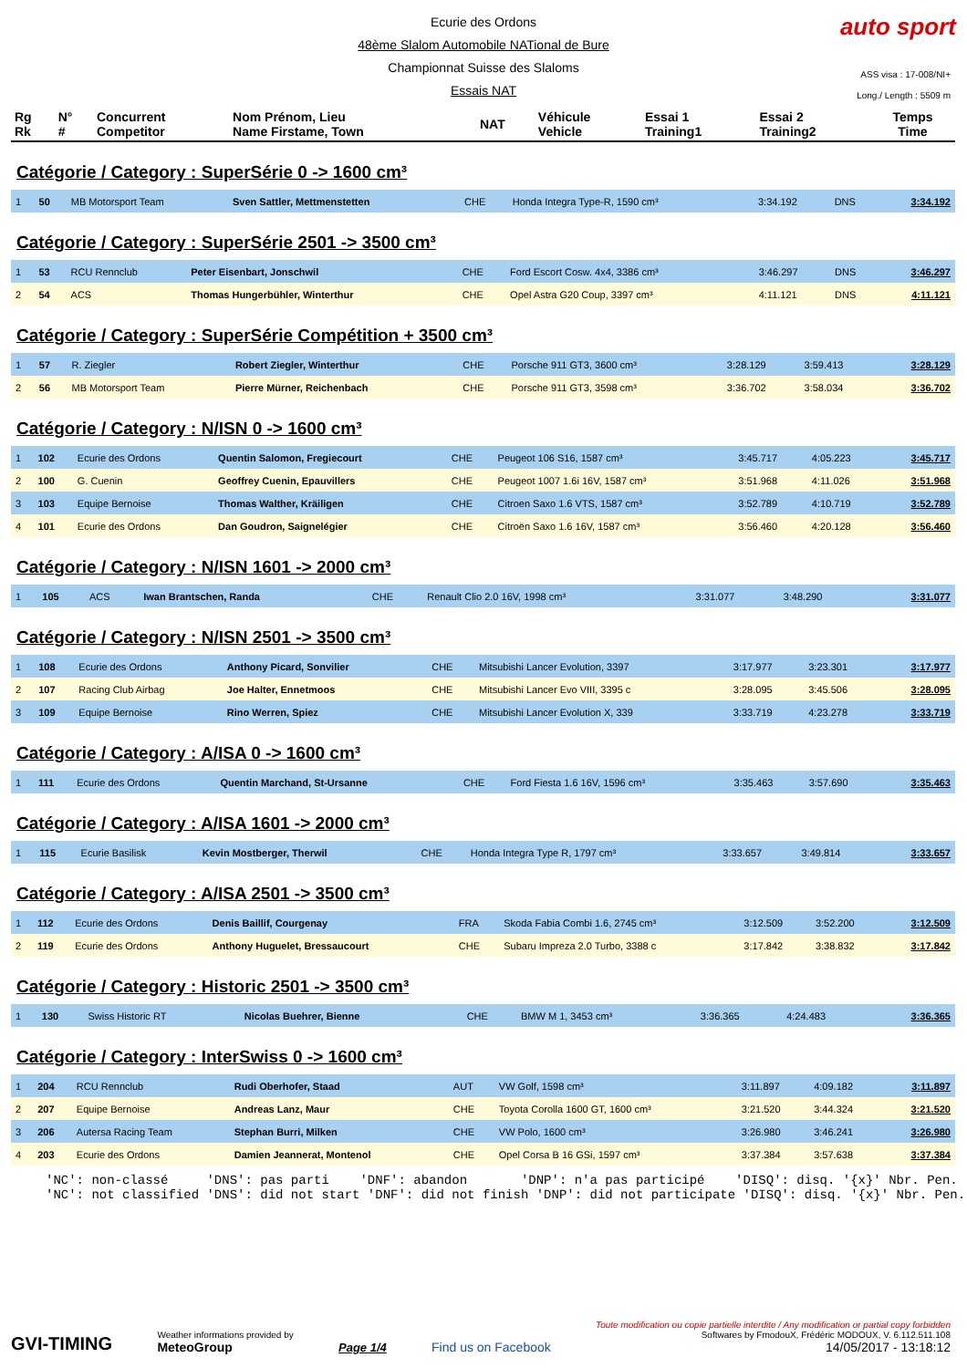Ecurie des Ordons
48ème Slalom Automobile NATional de Bure
Championnat Suisse des Slaloms
Essais NAT
auto sport
ASS visa : 17-008/NI+
Long./ Length : 5509 m
| Rg Rk | N° # | Concurrent Competitor | Nom Prénom, Lieu Name Firstame, Town | NAT | Véhicule Vehicle | Essai 1 Training1 | Essai 2 Training2 | Temps Time |
Catégorie / Category : SuperSérie 0 -> 1600 cm³
| 1 | 50 | MB Motorsport Team | Sven Sattler, Mettmenstetten | CHE | Honda Integra Type-R, 1590 cm³ | 3:34.192 | DNS | 3:34.192 |
Catégorie / Category : SuperSérie 2501 -> 3500 cm³
| 1 | 53 | RCU Rennclub | Peter Eisenbart, Jonschwil | CHE | Ford Escort Cosw. 4x4, 3386 cm³ | 3:46.297 | DNS | 3:46.297 |
| 2 | 54 | ACS | Thomas Hungerbühler, Winterthur | CHE | Opel Astra G20 Coup, 3397 cm³ | 4:11.121 | DNS | 4:11.121 |
Catégorie / Category : SuperSérie Compétition + 3500 cm³
| 1 | 57 | R. Ziegler | Robert Ziegler, Winterthur | CHE | Porsche 911 GT3, 3600 cm³ | 3:28.129 | 3:59.413 | 3:28.129 |
| 2 | 56 | MB Motorsport Team | Pierre Mürner, Reichenbach | CHE | Porsche 911 GT3, 3598 cm³ | 3:36.702 | 3:58.034 | 3:36.702 |
Catégorie / Category : N/ISN 0 -> 1600 cm³
| 1 | 102 | Ecurie des Ordons | Quentin Salomon, Fregiecourt | CHE | Peugeot 106 S16, 1587 cm³ | 3:45.717 | 4:05.223 | 3:45.717 |
| 2 | 100 | G. Cuenin | Geoffrey Cuenin, Epauvillers | CHE | Peugeot 1007 1.6i 16V, 1587 cm³ | 3:51.968 | 4:11.026 | 3:51.968 |
| 3 | 103 | Equipe Bernoise | Thomas Walther, Kräiligen | CHE | Citroen Saxo 1.6 VTS, 1587 cm³ | 3:52.789 | 4:10.719 | 3:52.789 |
| 4 | 101 | Ecurie des Ordons | Dan Goudron, Saignelégier | CHE | Citroën Saxo 1.6 16V, 1587 cm³ | 3:56.460 | 4:20.128 | 3:56.460 |
Catégorie / Category : N/ISN 1601 -> 2000 cm³
| 1 | 105 | ACS | Iwan Brantschen, Randa | CHE | Renault Clio 2.0 16V, 1998 cm³ | 3:31.077 | 3:48.290 | 3:31.077 |
Catégorie / Category : N/ISN 2501 -> 3500 cm³
| 1 | 108 | Ecurie des Ordons | Anthony Picard, Sonvilier | CHE | Mitsubishi Lancer Evolution, 3397 | 3:17.977 | 3:23.301 | 3:17.977 |
| 2 | 107 | Racing Club Airbag | Joe Halter, Ennetmoos | CHE | Mitsubishi Lancer Evo VIII, 3395 c | 3:28.095 | 3:45.506 | 3:28.095 |
| 3 | 109 | Equipe Bernoise | Rino Werren, Spiez | CHE | Mitsubishi Lancer Evolution X, 339 | 3:33.719 | 4:23.278 | 3:33.719 |
Catégorie / Category : A/ISA 0 -> 1600 cm³
| 1 | 111 | Ecurie des Ordons | Quentin Marchand, St-Ursanne | CHE | Ford Fiesta 1.6 16V, 1596 cm³ | 3:35.463 | 3:57.690 | 3:35.463 |
Catégorie / Category : A/ISA 1601 -> 2000 cm³
| 1 | 115 | Ecurie Basilisk | Kevin Mostberger, Therwil | CHE | Honda Integra Type R, 1797 cm³ | 3:33.657 | 3:49.814 | 3:33.657 |
Catégorie / Category : A/ISA 2501 -> 3500 cm³
| 1 | 112 | Ecurie des Ordons | Denis Baillif, Courgenay | FRA | Skoda Fabia Combi 1.6, 2745 cm³ | 3:12.509 | 3:52.200 | 3:12.509 |
| 2 | 119 | Ecurie des Ordons | Anthony Huguelet, Bressaucourt | CHE | Subaru Impreza 2.0 Turbo, 3388 c | 3:17.842 | 3:38.832 | 3:17.842 |
Catégorie / Category : Historic 2501 -> 3500 cm³
| 1 | 130 | Swiss Historic RT | Nicolas Buehrer, Bienne | CHE | BMW M 1, 3453 cm³ | 3:36.365 | 4:24.483 | 3:36.365 |
Catégorie / Category : InterSwiss 0 -> 1600 cm³
| 1 | 204 | RCU Rennclub | Rudi Oberhofer, Staad | AUT | VW Golf, 1598 cm³ | 3:11.897 | 4:09.182 | 3:11.897 |
| 2 | 207 | Equipe Bernoise | Andreas Lanz, Maur | CHE | Toyota Corolla 1600 GT, 1600 cm³ | 3:21.520 | 3:44.324 | 3:21.520 |
| 3 | 206 | Autersa Racing Team | Stephan Burri, Milken | CHE | VW Polo, 1600 cm³ | 3:26.980 | 3:46.241 | 3:26.980 |
| 4 | 203 | Ecurie des Ordons | Damien Jeannerat, Montenol | CHE | Opel Corsa B 16 GSi, 1597 cm³ | 3:37.384 | 3:57.638 | 3:37.384 |
'NC': non-classé     'DNS': pas parti    'DNF': abandon       'DNP': n'a pas participé    'DISQ': disq. '{x}' Nbr. Pen.
'NC': not classified 'DNS': did not start 'DNF': did not finish 'DNP': did not participate 'DISQ': disq. '{x}' Nbr. Pen.
GVI-TIMING
Weather informations provided by
MeteoGroup
Page 1/4
Find us on Facebook
Toute modification ou copie partielle interdite / Any modification or partial copy forbidden
Softwares by FmodouX, Frédéric MODOUX, V. 6.112.511.108
14/05/2017 - 13:18:12